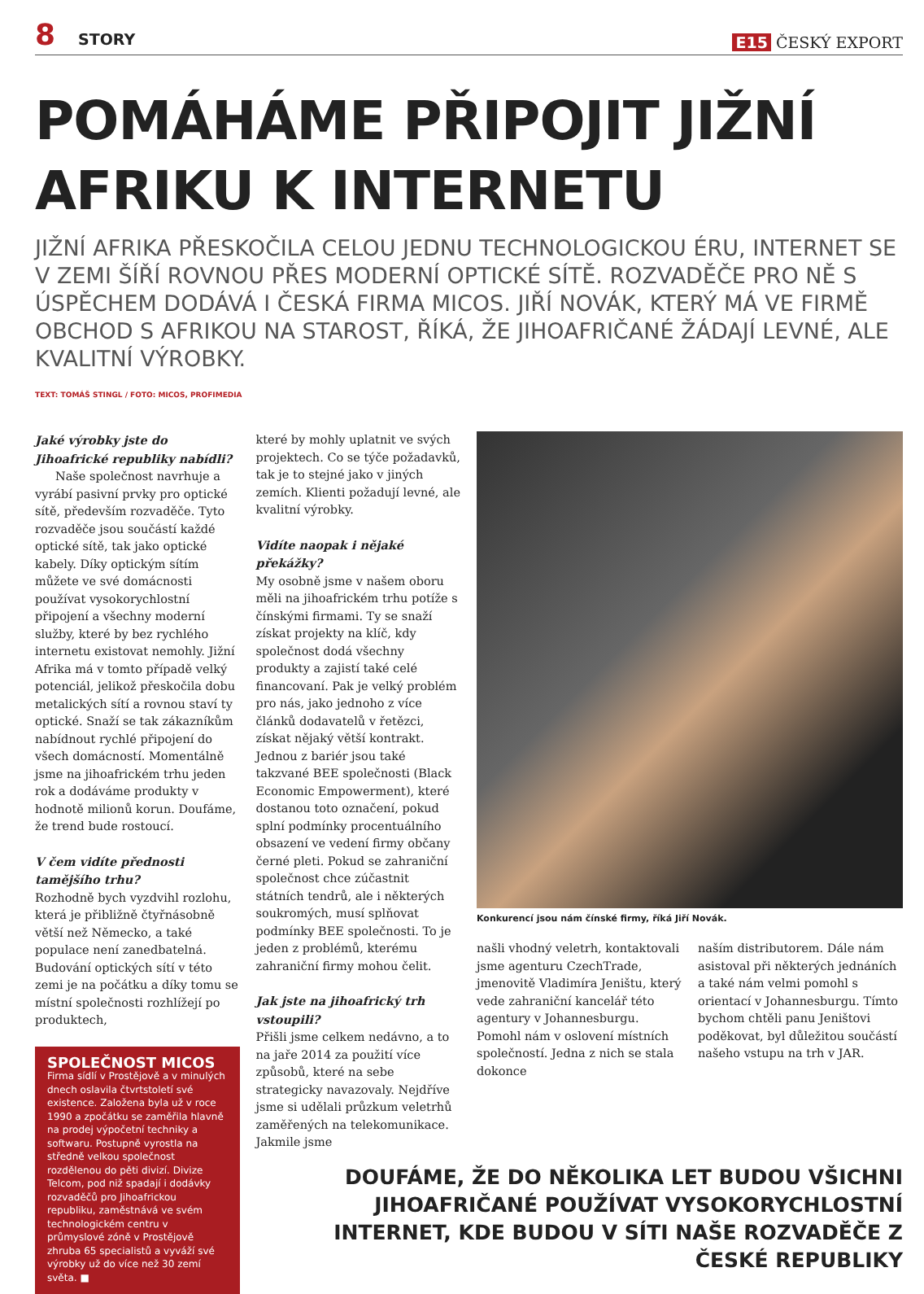8 STORY
E15 ČESKÝ EXPORT
POMÁHÁME PŘIPOJIT JIŽNÍ AFRIKU K INTERNETU
JIŽNÍ AFRIKA PŘESKOČILA CELOU JEDNU TECHNOLOGICKOU ÉRU, INTERNET SE V ZEMI ŠÍŘÍ ROVNOU PŘES MODERNÍ OPTICKÉ SÍTĚ. ROZVADĚČE PRO NĚ S ÚSPĚCHEM DODÁVÁ I ČESKÁ FIRMA MICOS. JIŘÍ NOVÁK, KTERÝ MÁ VE FIRMĚ OBCHOD S AFRIKOU NA STAROST, ŘÍKÁ, ŽE JIHOAFRIČANÉ ŽÁDAJÍ LEVNÉ, ALE KVALITNÍ VÝROBKY.
TEXT: TOMÁŠ STINGL / FOTO: MICOS, PROFIMEDIA
Jaké výrobky jste do Jihoafrické republiky nabídli?
Naše společnost navrhuje a vyrábí pasivní prvky pro optické sítě, především rozvaděče. Tyto rozvaděče jsou součástí každé optické sítě, tak jako optické kabely. Díky optickým sítím můžete ve své domácnosti používat vysokorychlostní připojení a všechny moderní služby, které by bez rychlého internetu existovat nemohly. Jižní Afrika má v tomto případě velký potenciál, jelikož přeskočila dobu metalických sítí a rovnou staví ty optické. Snaží se tak zákazníkům nabídnout rychlé připojení do všech domácností. Momentálně jsme na jihoafrickém trhu jeden rok a dodáváme produkty v hodnotě milionů korun. Doufáme, že trend bude rostoucí.
V čem vidíte přednosti tamějšího trhu?
Rozhodně bych vyzdvihl rozlohu, která je přibližně čtyřnásobně větší než Německo, a také populace není zanedbatelná. Budování optických sítí v této zemi je na počátku a díky tomu se místní společnosti rozhlížejí po produktech,
SPOLEČNOST MICOS
Firma sídlí v Prostějově a v minulých dnech oslavila čtvrtstoletí své existence. Založena byla už v roce 1990 a zpočátku se zaměřila hlavně na prodej výpočetní techniky a softwaru. Postupně vyrostla na středně velkou společnost rozdělenou do pěti divizí. Divize Telcom, pod niž spadají i dodávky rozvaděčů pro Jihoafrickou republiku, zaměstnává ve svém technologickém centru v průmyslové zóně v Prostějově zhruba 65 specialistů a vyváží své výrobky už do více než 30 zemí světa. ■
které by mohly uplatnit ve svých projektech. Co se týče požadavků, tak je to stejné jako v jiných zemích. Klienti požadují levné, ale kvalitní výrobky.
Vidíte naopak i nějaké překážky?
My osobně jsme v našem oboru měli na jihoafrickém trhu potíže s čínskými firmami. Ty se snaží získat projekty na klíč, kdy společnost dodá všechny produkty a zajistí také celé financovaní. Pak je velký problém pro nás, jako jednoho z více článků dodavatelů v řetězci, získat nějaký větší kontrakt. Jednou z bariér jsou také takzvané BEE společnosti (Black Economic Empowerment), které dostanou toto označení, pokud splní podmínky procentuálního obsazení ve vedení firmy občany černé pleti. Pokud se zahraniční společnost chce zúčastnit státních tendrů, ale i některých soukromých, musí splňovat podmínky BEE společnosti. To je jeden z problémů, kterému zahraniční firmy mohou čelit.
Jak jste na jihoafrický trh vstoupili?
Přišli jsme celkem nedávno, a to na jaře 2014 za použití více způsobů, které na sebe strategicky navazovaly. Nejdříve jsme si udělali průzkum veletrhů zaměřených na telekomunikace. Jakmile jsme
Konkurencí jsou nám čínské firmy, říká Jiří Novák.
našli vhodný veletrh, kontaktovali jsme agenturu CzechTrade, jmenovitě Vladimíra Jeništu, který vede zahraniční kancelář této agentury v Johannesburgu. Pomohl nám v oslovení místních společností. Jedna z nich se stala dokonce
naším distributorem. Dále nám asistoval při některých jednáních a také nám velmi pomohl s orientací v Johannesburgu. Tímto bychom chtěli panu Jeništovi poděkovat, byl důležitou součástí našeho vstupu na trh v JAR.
DOUFÁME, ŽE DO NĚKOLIKA LET BUDOU VŠICHNI JIHOAFRIČANÉ POUŽÍVAT VYSOKORYCHLOSTNÍ INTERNET, KDE BUDOU V SÍTI NAŠE ROZVADĚČE Z ČESKÉ REPUBLIKY